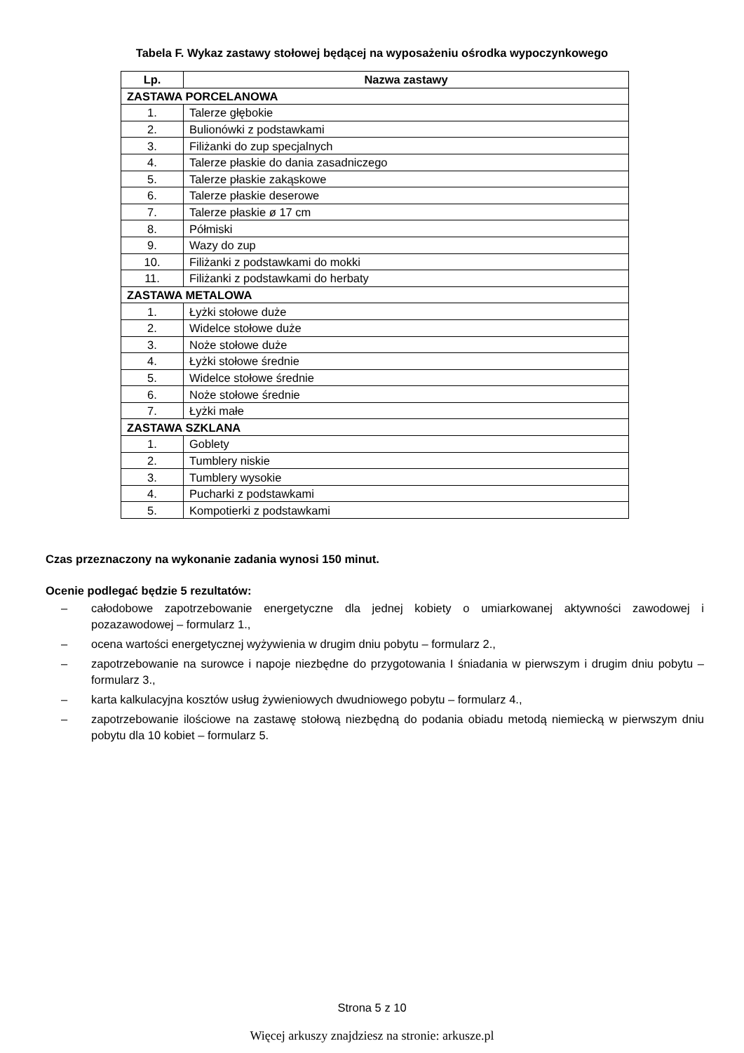Tabela F. Wykaz zastawy stołowej będącej na wyposażeniu ośrodka wypoczynkowego
| Lp. | Nazwa zastawy |
| --- | --- |
| ZASTAWA PORCELANOWA | |
| 1. | Talerze głębokie |
| 2. | Bulionówki z podstawkami |
| 3. | Filiżanki do zup specjalnych |
| 4. | Talerze płaskie do dania zasadniczego |
| 5. | Talerze płaskie zakąskowe |
| 6. | Talerze płaskie deserowe |
| 7. | Talerze płaskie ø 17 cm |
| 8. | Półmiski |
| 9. | Wazy do zup |
| 10. | Filiżanki z podstawkami do mokki |
| 11. | Filiżanki z podstawkami do herbaty |
| ZASTAWA METALOWA | |
| 1. | Łyżki stołowe duże |
| 2. | Widelce stołowe duże |
| 3. | Noże stołowe duże |
| 4. | Łyżki stołowe średnie |
| 5. | Widelce stołowe średnie |
| 6. | Noże stołowe średnie |
| 7. | Łyżki małe |
| ZASTAWA SZKLANA | |
| 1. | Goblety |
| 2. | Tumblery niskie |
| 3. | Tumblery wysokie |
| 4. | Pucharki z podstawkami |
| 5. | Kompotierki z podstawkami |
Czas przeznaczony na wykonanie zadania wynosi 150 minut.
Ocenie podlegać będzie 5 rezultatów:
– całodobowe zapotrzebowanie energetyczne dla jednej kobiety o umiarkowanej aktywności zawodowej i pozazawodowej – formularz 1.,
– ocena wartości energetycznej wyżywienia w drugim dniu pobytu – formularz 2.,
– zapotrzebowanie na surowce i napoje niezbędne do przygotowania I śniadania w pierwszym i drugim dniu pobytu – formularz 3.,
– karta kalkulacyjna kosztów usług żywieniowych dwudniowego pobytu – formularz 4.,
– zapotrzebowanie ilościowe na zastawę stołową niezbędną do podania obiadu metodą niemiecką w pierwszym dniu pobytu dla 10 kobiet – formularz 5.
Strona 5 z 10
Więcej arkuszy znajdziesz na stronie: arkusze.pl